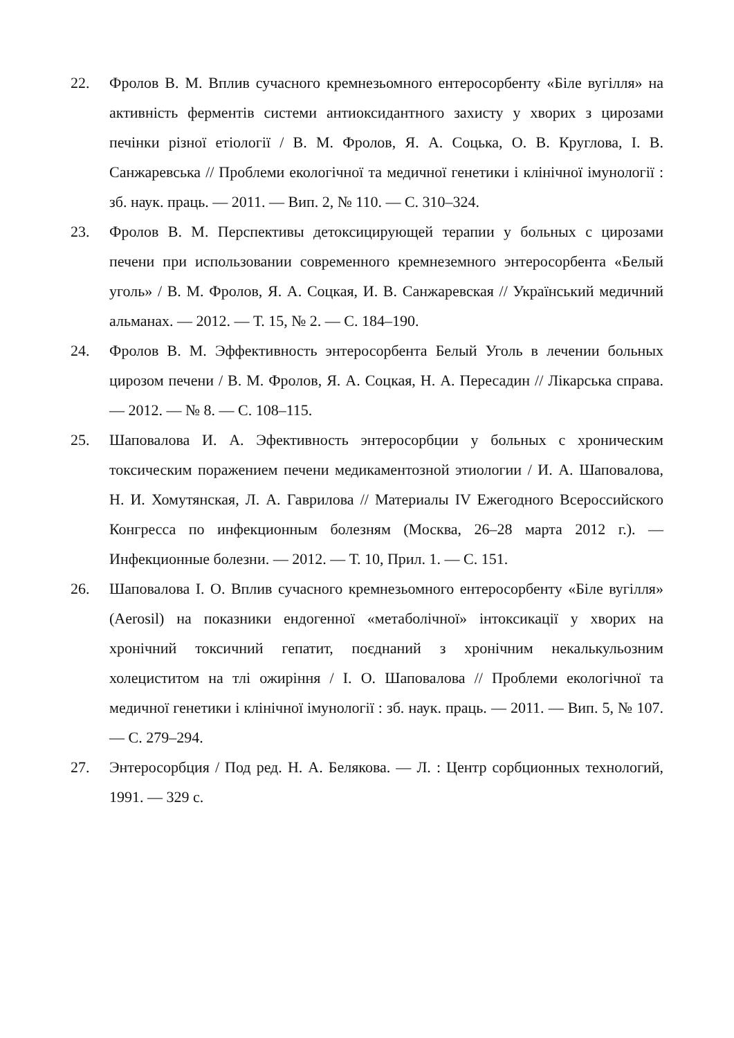22. Фролов В. М. Вплив сучасного кремнезьомного ентеросорбенту «Біле вугілля» на активність ферментів системи антиоксидантного захисту у хворих з цирозами печінки різної етіології / В. М. Фролов, Я. А. Соцька, О. В. Круглова, І. В. Санжаревська // Проблеми екологічної та медичної генетики і клінічної імунології : зб. наук. праць. — 2011. — Вип. 2, № 110. — С. 310–324.
23. Фролов В. М. Перспективы детоксицирующей терапии у больных с цирозами печени при использовании современного кремнеземного энтеросорбента «Белый уголь» / В. М. Фролов, Я. А. Соцкая, И. В. Санжаревская // Український медичний альманах. — 2012. — Т. 15, № 2. — С. 184–190.
24. Фролов В. М. Эффективность энтеросорбента Белый Уголь в лечении больных цирозом печени / В. М. Фролов, Я. А. Соцкая, Н. А. Пересадин // Лікарська справа. — 2012. — № 8. — С. 108–115.
25. Шаповалова И. А. Эфективность энтеросорбции у больных с хроническим токсическим поражением печени медикаментозной этиологии / И. А. Шаповалова, Н. И. Хомутянская, Л. А. Гаврилова // Материалы IV Ежегодного Всероссийского Конгресса по инфекционным болезням (Москва, 26–28 марта 2012 г.). — Инфекционные болезни. — 2012. — Т. 10, Прил. 1. — С. 151.
26. Шаповалова І. О. Вплив сучасного кремнезьомного ентеросорбенту «Біле вугілля» (Aerosil) на показники ендогенної «метаболічної» інтоксикації у хворих на хронічний токсичний гепатит, поєднаний з хронічним некалькульозним холециститом на тлі ожиріння / І. О. Шаповалова // Проблеми екологічної та медичної генетики і клінічної імунології : зб. наук. праць. — 2011. — Вип. 5, № 107. — С. 279–294.
27. Энтеросорбция / Под ред. Н. А. Белякова. — Л. : Центр сорбционных технологий, 1991. — 329 с.